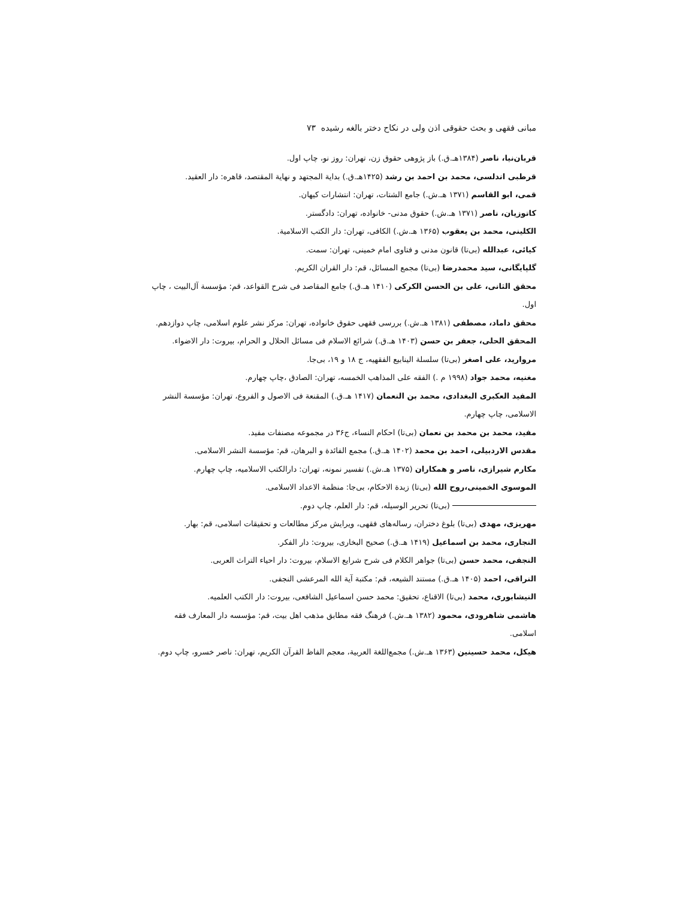مبانی فقهی و بحث حقوقی اذن ولی در نکاح دختر بالغه رشیده ۷۳
قربان‌نیا، ناصر (۱۳۸۴هـ.ق.) باز پژوهی حقوق زن، تهران: روز نو، چاپ اول.
قرطبی اندلسی، محمد بن احمد بن رشد (۱۴۲۵هـ.ق.) بدایة المجتهد و نهایة المقتصد، قاهره: دار العقید.
قمی، ابو القاسم (۱۳۷۱ هـ.ش.) جامع الشتات، تهران: انتشارات کیهان.
کاتوزیان، ناصر (۱۳۷۱ هـ.ش.) حقوق مدنی- خانواده، تهران: دادگستر.
الکلینی، محمد بن یعقوب (۱۳۶۵ هـ.ش.) الکافی، تهران: دار الکتب الاسلامیة.
کیائی، عبدالله (بی‌تا) قانون مدنی و فتاوی امام خمینی، تهران: سمت.
گلپایگانی، سید محمدرضا (بی‌تا) مجمع المسائل، قم: دار القران الکریم.
محقق الثانی، علی بن الحسن الکرکی (۱۴۱۰ هـ.ق.) جامع المقاصد فی شرح القواعد، قم: مؤسسة آل‌البیت ، چاپ اول.
محقق داماد، مصطفی (۱۳۸۱ هـ.ش.) بررسی فقهی حقوق خانواده، تهران: مرکز نشر علوم اسلامی، چاپ دوازدهم.
المحقق الحلی، جعفر بن حسن (۱۴۰۳ هـ.ق.) شرائع الاسلام فی مسائل الحلال و الحرام، بیروت: دار الاضواء.
مروارید، علی اصغر (بی‌تا) سلسلة الینابیع الفقهیه، ج ۱۸ و ۱۹، بی‌جا.
مغنیه، محمد جواد (۱۹۹۸ م .) الفقه علی المذاهب الخمسه، تهران: الصادق ،چاپ چهارم.
المفید العکبری البغدادی، محمد بن النعمان (۱۴۱۷ هـ.ق.) المقنعة فی الاصول و الفروع، تهران: مؤسسة النشر الاسلامی، چاپ چهارم.
مفید، محمد بن محمد بن نعمان (بی‌تا) احکام النساء، ج۳۶ در مجموعه مصنفات مفید.
مقدس الاردبیلی، احمد بن محمد (۱۴۰۲ هـ.ق.) مجمع الفائدة و البرهان، قم: مؤسسة النشر الاسلامی.
مکارم شیرازی، ناصر و همکاران (۱۳۷۵ هـ.ش.) تفسیر نمونه، تهران: دارالکتب الاسلامیه، چاپ چهارم.
الموسوی الخمینی،روح الله (بی‌تا) زبدة الاحکام، بی‌جا: منظمة الاعداد الاسلامی.
(بی‌تا) تحریر الوسیله، قم: دار العلم، چاپ دوم.
مهریزی، مهدی (بی‌تا) بلوغ دختران، رساله‌های فقهی، ویرایش مرکز مطالعات و تحقیقات اسلامی، قم: بهار.
النجاری، محمد بن اسماعیل (۱۴۱۹ هـ.ق.) صحیح البخاری، بیروت: دار الفکر.
النجفی، محمد حسن (بی‌تا) جواهر الکلام فی شرح شرایع الاسلام، بیروت: دار احیاء التراث العربی.
النراقی، احمد (۱۴۰۵ هـ.ق.) مستند الشیعه، قم: مکتبة آیة الله المرعشی النجفی.
النیشابوری، محمد (بی‌تا) الاقناع، تحقیق: محمد حسن اسماعیل الشافعی، بیروت: دار الکتب العلمیه.
هاشمی شاهرودی، محمود (۱۳۸۲ هـ.ش.) فرهنگ فقه مطابق مذهب اهل بیت، قم: مؤسسه دار المعارف فقه اسلامی.
هیکل، محمد حسینین (۱۳۶۳ هـ.ش.) مجمع‌اللغة العربیة، معجم الفاظ القرآن الکریم، تهران: ناصر خسرو، چاپ دوم.